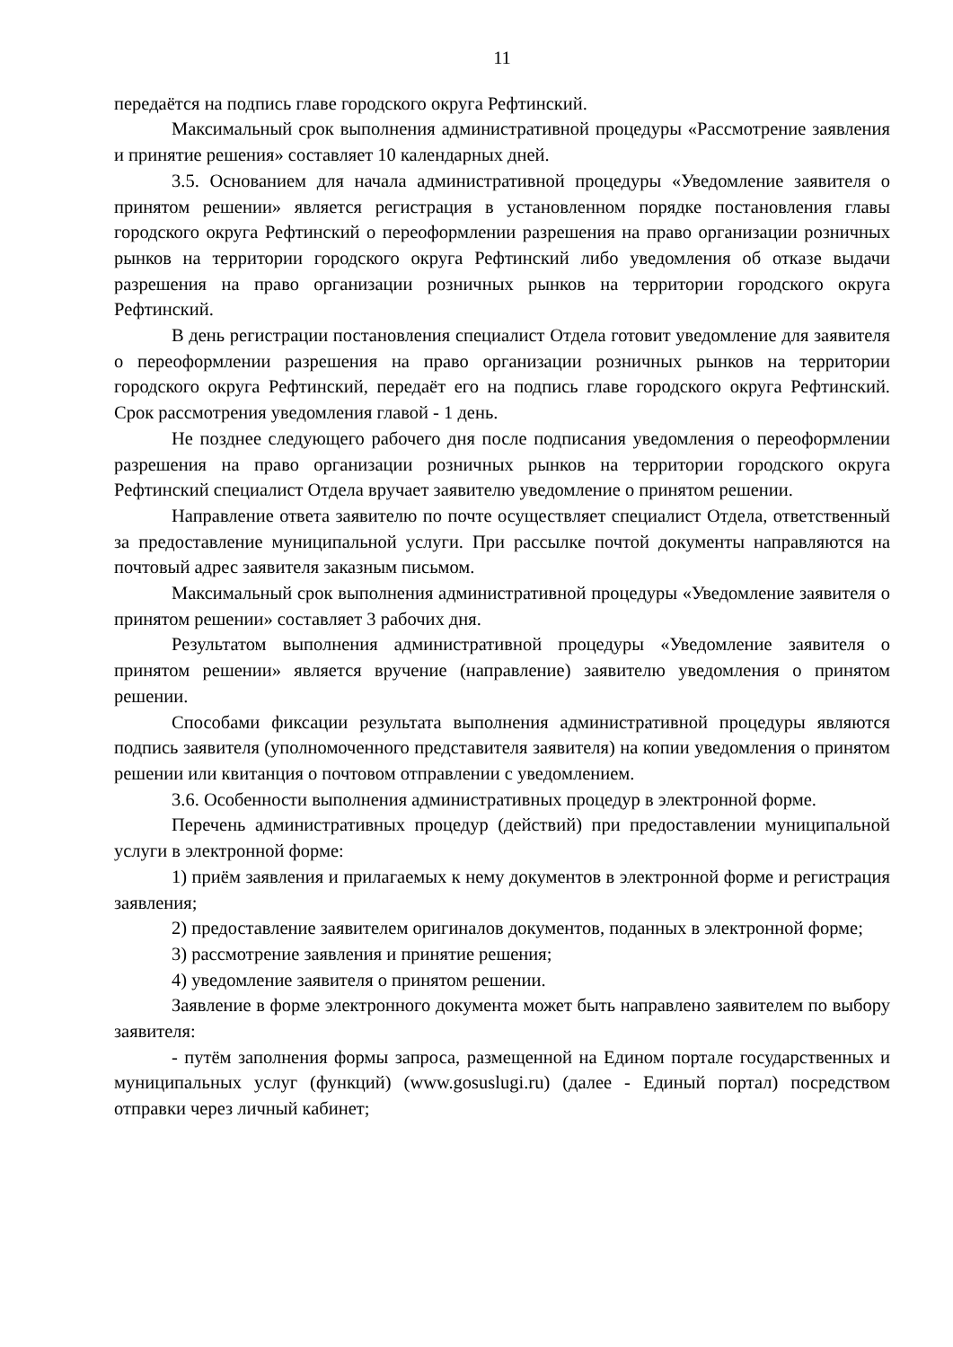11
передаётся на подпись главе городского округа Рефтинский.
Максимальный срок выполнения административной процедуры «Рассмотрение заявления и принятие решения» составляет 10 календарных дней.
3.5. Основанием для начала административной процедуры «Уведомление заявителя о принятом решении» является регистрация в установленном порядке постановления главы городского округа Рефтинский о переоформлении разрешения на право организации розничных рынков на территории городского округа Рефтинский либо уведомления об отказе выдачи разрешения на право организации розничных рынков на территории городского округа Рефтинский.
В день регистрации постановления специалист Отдела готовит уведомление для заявителя о переоформлении разрешения на право организации розничных рынков на территории городского округа Рефтинский, передаёт его на подпись главе городского округа Рефтинский. Срок рассмотрения уведомления главой - 1 день.
Не позднее следующего рабочего дня после подписания уведомления о переоформлении разрешения на право организации розничных рынков на территории городского округа Рефтинский специалист Отдела вручает заявителю уведомление о принятом решении.
Направление ответа заявителю по почте осуществляет специалист Отдела, ответственный за предоставление муниципальной услуги. При рассылке почтой документы направляются на почтовый адрес заявителя заказным письмом.
Максимальный срок выполнения административной процедуры «Уведомление заявителя о принятом решении» составляет 3 рабочих дня.
Результатом выполнения административной процедуры «Уведомление заявителя о принятом решении» является вручение (направление) заявителю уведомления о принятом решении.
Способами фиксации результата выполнения административной процедуры являются подпись заявителя (уполномоченного представителя заявителя) на копии уведомления о принятом решении или квитанция о почтовом отправлении с уведомлением.
3.6. Особенности выполнения административных процедур в электронной форме.
Перечень административных процедур (действий) при предоставлении муниципальной услуги в электронной форме:
1) приём заявления и прилагаемых к нему документов в электронной форме и регистрация заявления;
2) предоставление заявителем оригиналов документов, поданных в электронной форме;
3) рассмотрение заявления и принятие решения;
4) уведомление заявителя о принятом решении.
Заявление в форме электронного документа может быть направлено заявителем по выбору заявителя:
- путём заполнения формы запроса, размещенной на Едином портале государственных и муниципальных услуг (функций) (www.gosuslugi.ru) (далее - Единый портал) посредством отправки через личный кабинет;